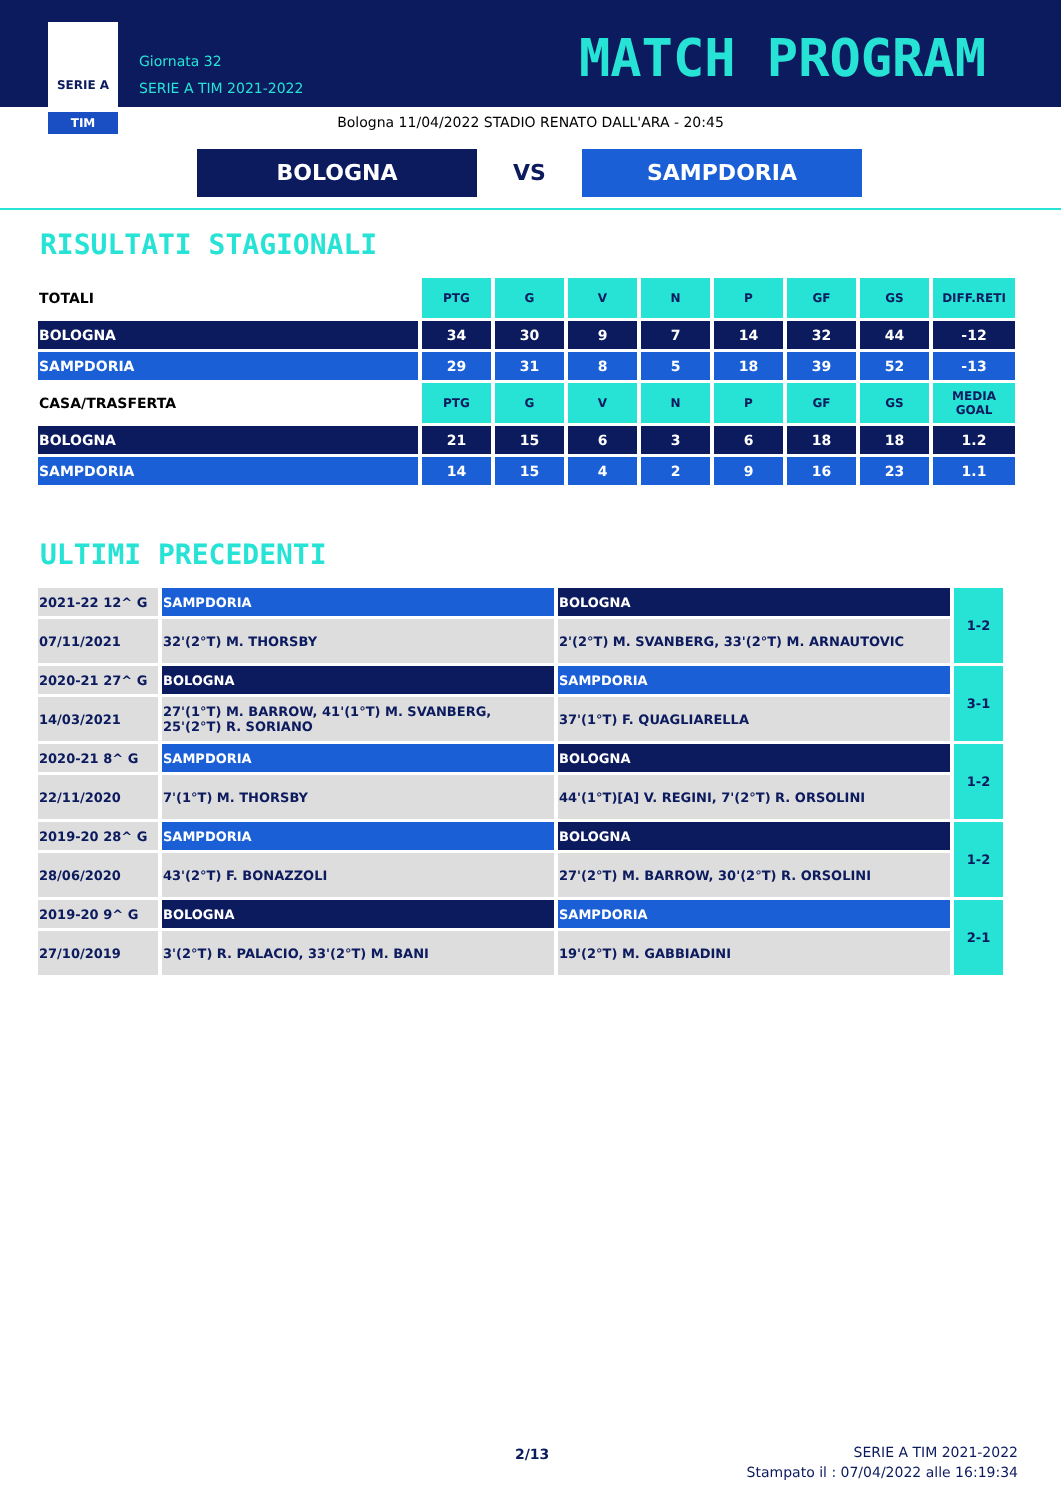SERIE A
TIM
Giornata 32
SERIE A TIM 2021-2022
MATCH PROGRAM
Bologna 11/04/2022 STADIO RENATO DALL'ARA - 20:45
BOLOGNA VS SAMPDORIA
RISULTATI STAGIONALI
| TOTALI | PTG | G | V | N | P | GF | GS | DIFF.RETI |
| BOLOGNA | 34 | 30 | 9 | 7 | 14 | 32 | 44 | -12 |
| SAMPDORIA | 29 | 31 | 8 | 5 | 18 | 39 | 52 | -13 |
| CASA/TRASFERTA | PTG | G | V | N | P | GF | GS | MEDIA GOAL |
| BOLOGNA | 21 | 15 | 6 | 3 | 6 | 18 | 18 | 1.2 |
| SAMPDORIA | 14 | 15 | 4 | 2 | 9 | 16 | 23 | 1.1 |
ULTIMI PRECEDENTI
| 2021-22 12^ G | SAMPDORIA | BOLOGNA | 1-2 |
| 07/11/2021 | 32'(2°T) M. THORSBY | 2'(2°T) M. SVANBERG, 33'(2°T) M. ARNAUTOVIC | |
| 2020-21 27^ G | BOLOGNA | SAMPDORIA | 3-1 |
| 14/03/2021 | 27'(1°T) M. BARROW, 41'(1°T) M. SVANBERG, 25'(2°T) R. SORIANO | 37'(1°T) F. QUAGLIARELLA | |
| 2020-21 8^ G | SAMPDORIA | BOLOGNA | 1-2 |
| 22/11/2020 | 7'(1°T) M. THORSBY | 44'(1°T)[A] V. REGINI, 7'(2°T) R. ORSOLINI | |
| 2019-20 28^ G | SAMPDORIA | BOLOGNA | 1-2 |
| 28/06/2020 | 43'(2°T) F. BONAZZOLI | 27'(2°T) M. BARROW, 30'(2°T) R. ORSOLINI | |
| 2019-20 9^ G | BOLOGNA | SAMPDORIA | 2-1 |
| 27/10/2019 | 3'(2°T) R. PALACIO, 33'(2°T) M. BANI | 19'(2°T) M. GABBIADINI | |
2/13
SERIE A TIM 2021-2022
Stampato il : 07/04/2022 alle 16:19:34